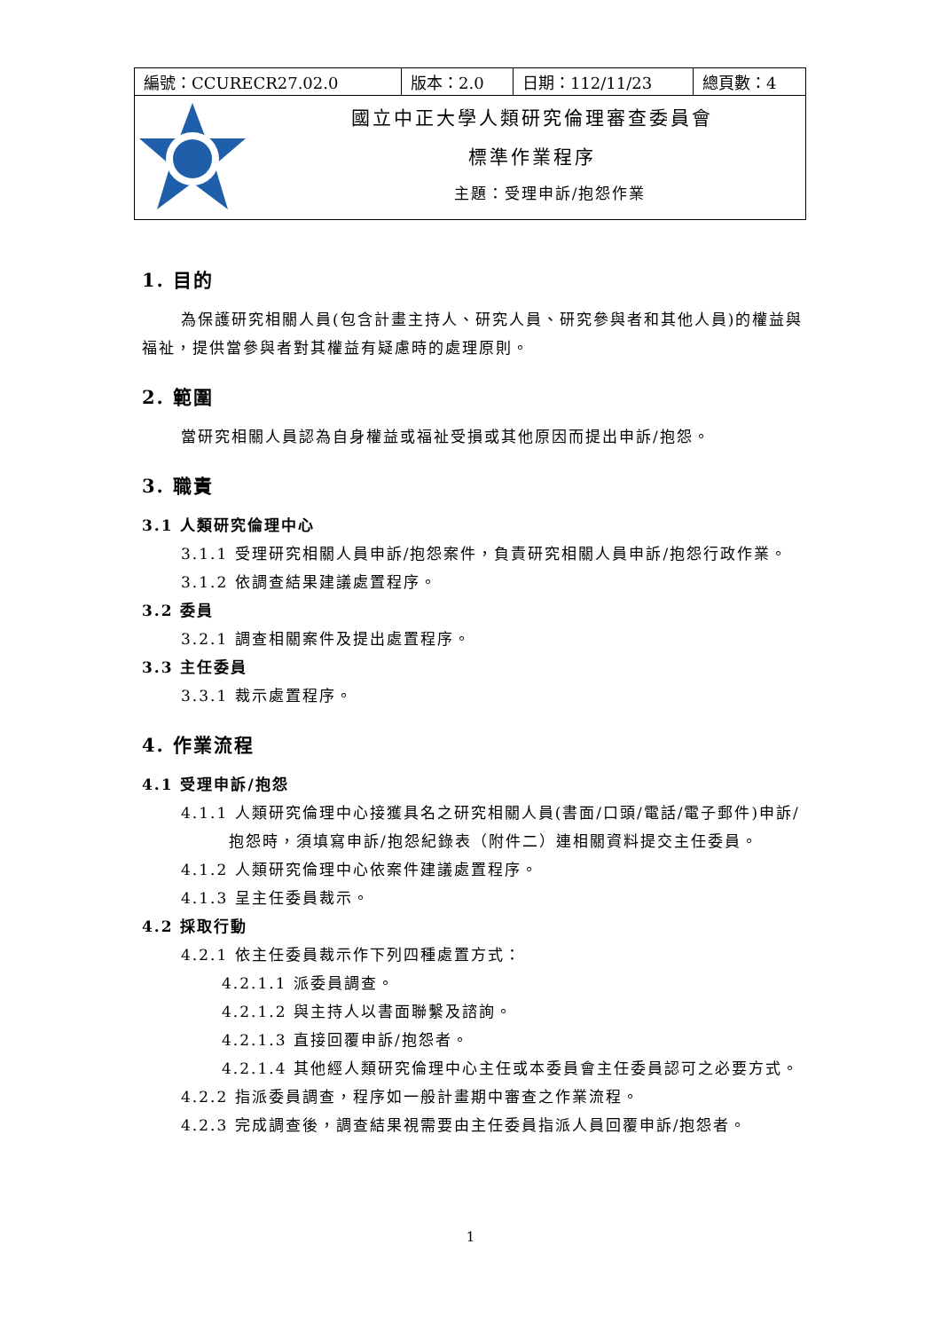| 編號：CCURECR27.02.0 | 版本：2.0 | 日期：112/11/23 | 總頁數：4 |
| 國立中正大學人類研究倫理審查委員會 標準作業程序 主題：受理申訴/抱怨作業 | | | |
1. 目的
為保護研究相關人員(包含計畫主持人、研究人員、研究參與者和其他人員)的權益與福祉，提供當參與者對其權益有疑慮時的處理原則。
2. 範圍
當研究相關人員認為自身權益或福祉受損或其他原因而提出申訴/抱怨。
3. 職責
3.1 人類研究倫理中心
3.1.1 受理研究相關人員申訴/抱怨案件，負責研究相關人員申訴/抱怨行政作業。
3.1.2 依調查結果建議處置程序。
3.2 委員
3.2.1 調查相關案件及提出處置程序。
3.3 主任委員
3.3.1 裁示處置程序。
4. 作業流程
4.1 受理申訴/抱怨
4.1.1 人類研究倫理中心接獲具名之研究相關人員(書面/口頭/電話/電子郵件)申訴/抱怨時，須填寫申訴/抱怨紀錄表（附件二）連相關資料提交主任委員。
4.1.2 人類研究倫理中心依案件建議處置程序。
4.1.3 呈主任委員裁示。
4.2 採取行動
4.2.1 依主任委員裁示作下列四種處置方式：
4.2.1.1 派委員調查。
4.2.1.2 與主持人以書面聯繫及諮詢。
4.2.1.3 直接回覆申訴/抱怨者。
4.2.1.4 其他經人類研究倫理中心主任或本委員會主任委員認可之必要方式。
4.2.2 指派委員調查，程序如一般計畫期中審查之作業流程。
4.2.3 完成調查後，調查結果視需要由主任委員指派人員回覆申訴/抱怨者。
1